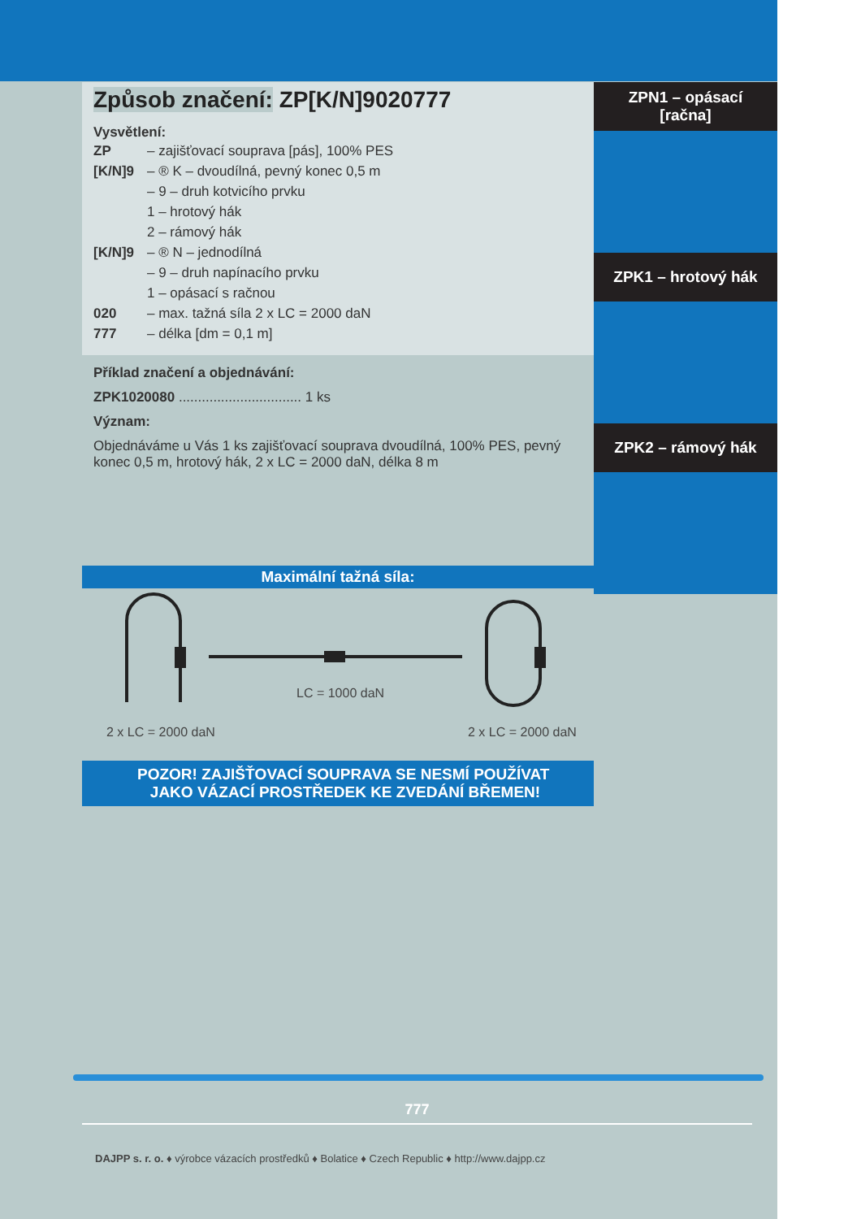Způsob značení: ZP[K/N]9020777
Vysvětlení:
ZP – zajišťovací souprava [pás], 100% PES
[K/N]9 – ® K – dvoudílná, pevný konec 0,5 m
– 9 – druh kotvicího prvku
1 – hrotový hák
2 – rámový hák
[K/N]9 – ® N – jednodílná
– 9 – druh napínacího prvku
1 – opásací s račnou
020 – max. tažná síla 2 x LC = 2000 daN
777 – délka [dm = 0,1 m]
Příklad značení a objednávání:
ZPK1020080 ................................ 1 ks
Význam:
Objednáváme u Vás 1 ks zajišťovací souprava dvoudílná, 100% PES, pevný konec 0,5 m, hrotový hák, 2 x LC = 2000 daN, délka 8 m
Maximální tažná síla:
LC = 1000 daN
2 x LC = 2000 daN 2 x LC = 2000 daN
POZOR! ZAJIŠŤOVACÍ SOUPRAVA SE NESMÍ POUŽÍVAT
JAKO VÁZACÍ PROSTŘEDEK KE ZVEDÁNÍ BŘEMEN!
ZPN1 – opásací
[račna]
ZPK1 – hrotový hák
ZPK2 – rámový hák
777
DAJPP s. r. o. ♦ výrobce vázacích prostředků ♦ Bolatice ♦ Czech Republic ♦ http://www.dajpp.cz